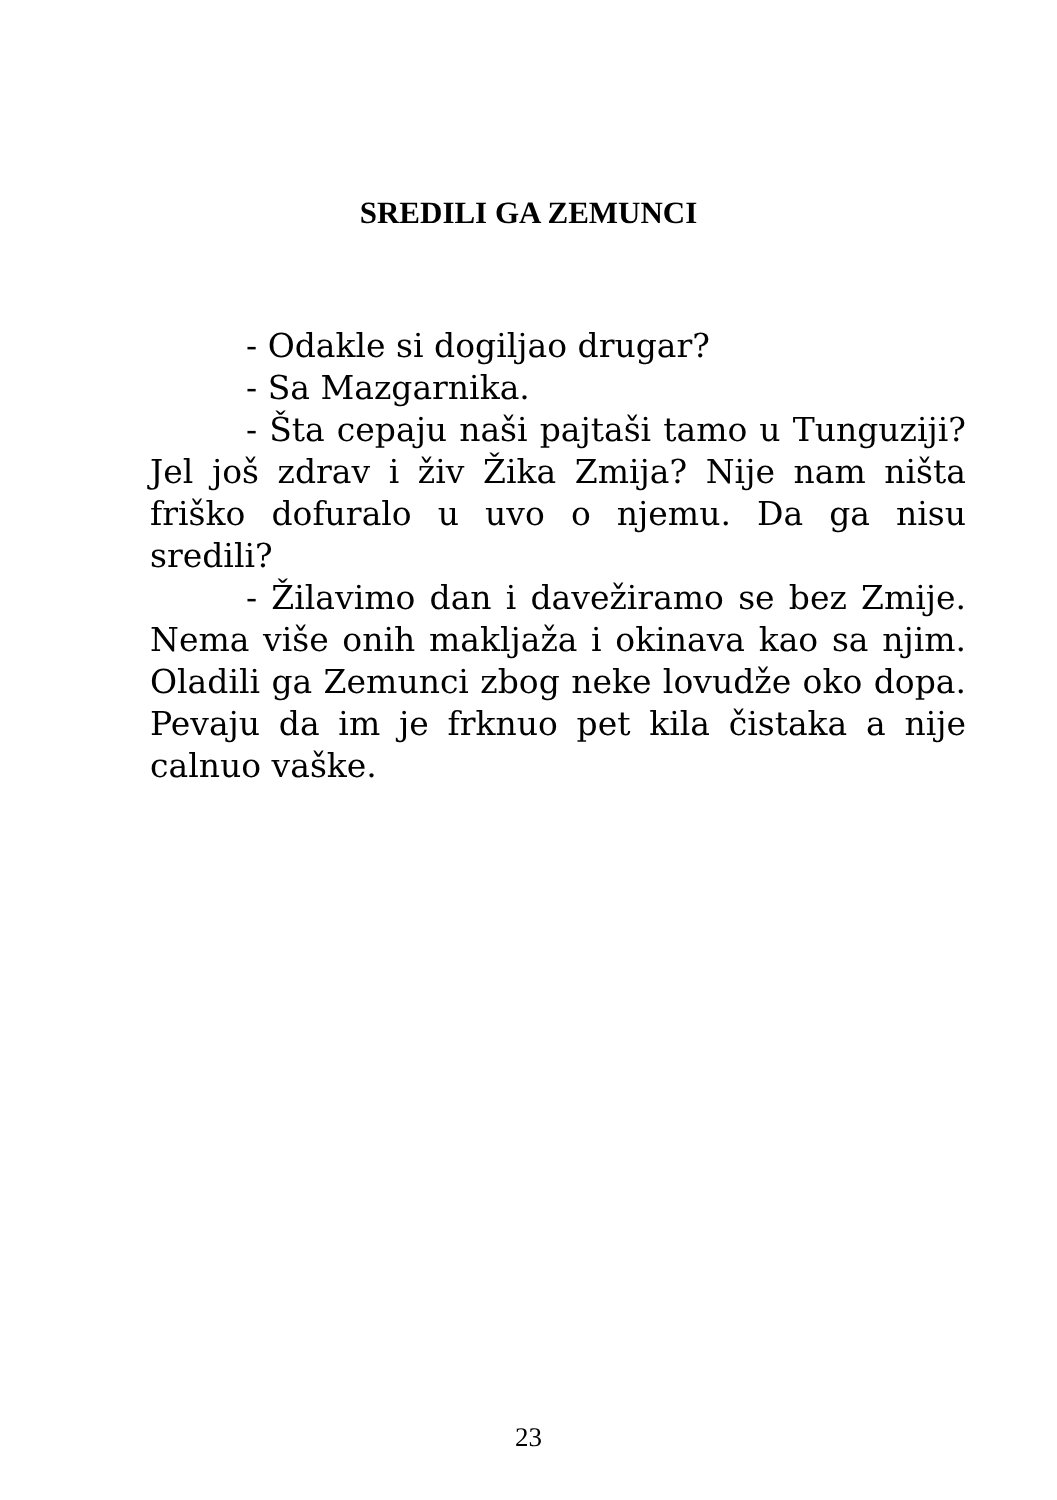SREDILI GA ZEMUNCI
- Odakle si dogiljao drugar?
- Sa Mazgarnika.
- Šta cepaju naši pajtaši tamo u Tunguziji? Jel još zdrav i živ Žika Zmija? Nije nam ništa friško dofuralo u uvo o njemu. Da ga nisu sredili?
- Žilavimo dan i davežiramo se bez Zmije. Nema više onih makljaža i okinava kao sa njim. Oladili ga Zemunci zbog neke lovudže oko dopa. Pevaju da im je frknuo pet kila čistaka a nije calnuo vaške.
23